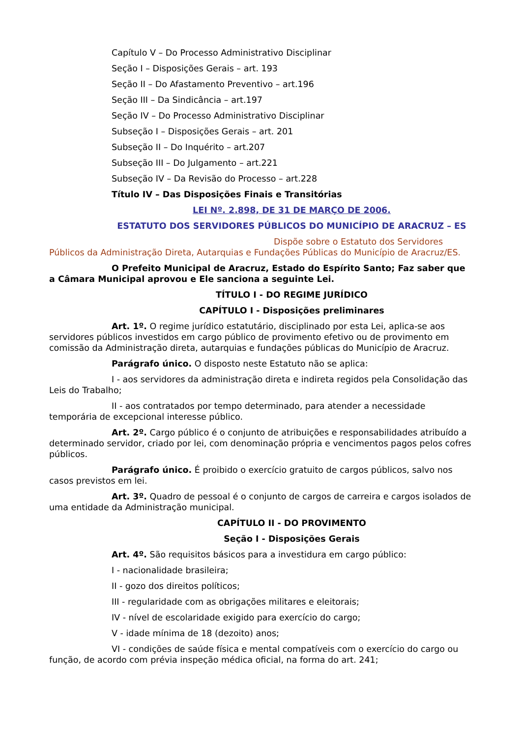Capítulo V – Do Processo Administrativo Disciplinar
Seção I – Disposições Gerais – art. 193
Seção II – Do Afastamento Preventivo – art.196
Seção III – Da Sindicância – art.197
Seção IV – Do Processo Administrativo Disciplinar
Subseção I – Disposições Gerais – art. 201
Subseção II – Do Inquérito – art.207
Subseção III – Do Julgamento – art.221
Subseção IV – Da Revisão do Processo – art.228
Título IV – Das Disposições Finais e Transitórias
LEI Nº. 2.898, DE 31 DE MARÇO DE 2006.
ESTATUTO DOS SERVIDORES PÚBLICOS DO MUNICÍPIO DE ARACRUZ – ES
Dispõe sobre o Estatuto dos Servidores Públicos da Administração Direta, Autarquias e Fundações Públicas do Município de Aracruz/ES.
O Prefeito Municipal de Aracruz, Estado do Espírito Santo; Faz saber que a Câmara Municipal aprovou e Ele sanciona a seguinte Lei.
TÍTULO I - DO REGIME JURÍDICO
CAPÍTULO I - Disposições preliminares
Art. 1º. O regime jurídico estatutário, disciplinado por esta Lei, aplica-se aos servidores públicos investidos em cargo público de provimento efetivo ou de provimento em comissão da Administração direta, autarquias e fundações públicas do Município de Aracruz.
Parágrafo único. O disposto neste Estatuto não se aplica:
I - aos servidores da administração direta e indireta regidos pela Consolidação das Leis do Trabalho;
II - aos contratados por tempo determinado, para atender a necessidade temporária de excepcional interesse público.
Art. 2º. Cargo público é o conjunto de atribuições e responsabilidades atribuído a determinado servidor, criado por lei, com denominação própria e vencimentos pagos pelos cofres públicos.
Parágrafo único. É proibido o exercício gratuito de cargos públicos, salvo nos casos previstos em lei.
Art. 3º. Quadro de pessoal é o conjunto de cargos de carreira e cargos isolados de uma entidade da Administração municipal.
CAPÍTULO II - DO PROVIMENTO
Seção I - Disposições Gerais
Art. 4º. São requisitos básicos para a investidura em cargo público:
I - nacionalidade brasileira;
II - gozo dos direitos políticos;
III - regularidade com as obrigações militares e eleitorais;
IV - nível de escolaridade exigido para exercício do cargo;
V - idade mínima de 18 (dezoito) anos;
VI - condições de saúde física e mental compatíveis com o exercício do cargo ou função, de acordo com prévia inspeção médica oficial, na forma do art. 241;